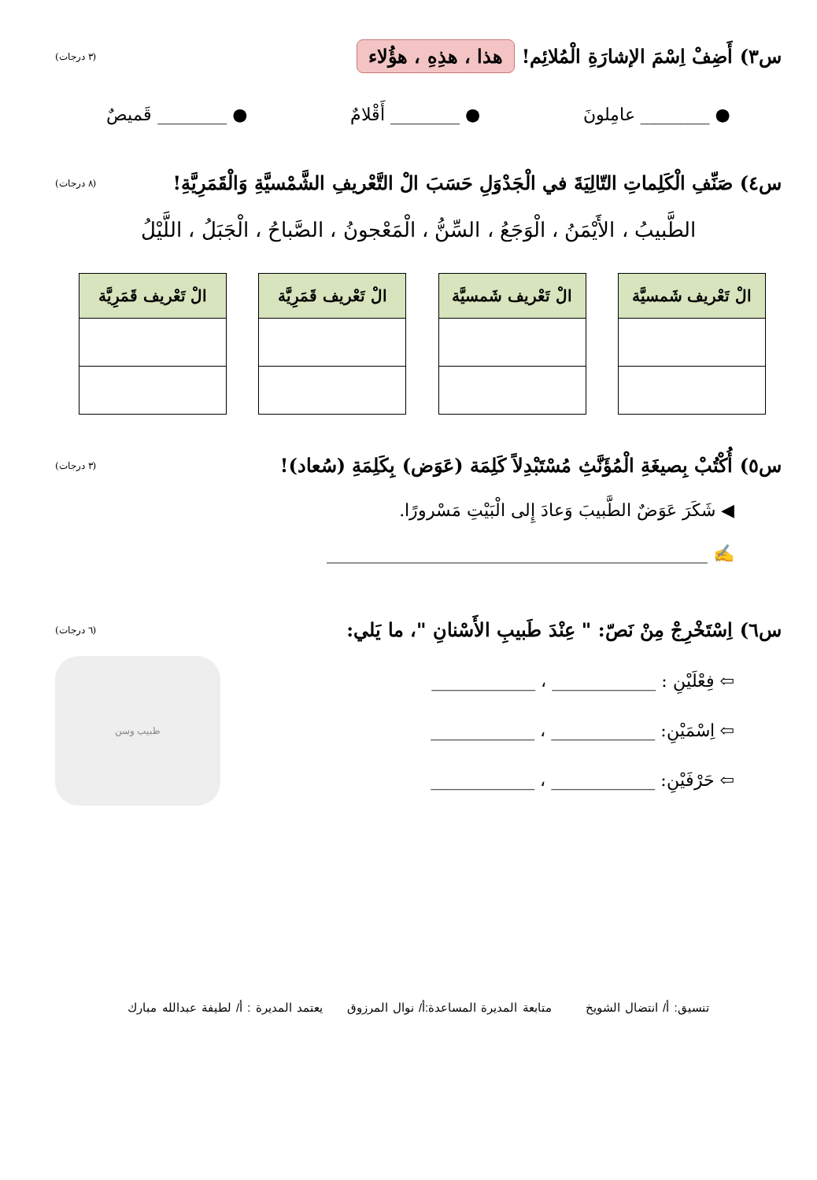س٣) أَضِفْ اِسْمَ الإشارَةِ الْمُلائِم! هذا ، هذِهِ ، هؤُلاء (٣ درجات)
● ________ عامِلونَ ● ________ أَقْلامٌ ● ________ قَميصٌ
س٤) صَنِّفِ الْكَلِماتِ التّالِيَةَ في الْجَدْوَلِ حَسَبَ الْ التَّعْريفِ الشَّمْسيَّةِ وَالْقَمَرِيَّةِ! (٨ درجات)
الطَّبيبُ ، الأَيْمَنُ ، الْوَجَعُ ، السِّنُّ ، الْمَعْجونُ ، الصَّباحُ ، الْجَبَلُ ، اللَّيْلُ
| الْ تَعْريف شَمسيَّة |
| --- |
| الْ تَعْريف شَمسيَّة |
| --- |
| الْ تَعْريف قَمَرِيَّة |
| --- |
| الْ تَعْريف قَمَرِيَّة |
| --- |
س٥) أُكْتُبْ بِصيغَةِ الْمُؤَنَّثِ مُسْتَبْدِلاً كَلِمَة (عَوَض) بِكَلِمَةِ (سُعاد)! (٣ درجات)
◀ شَكَرَ عَوَضٌ الطَّبيبَ وَعادَ إِلى الْبَيْتِ مَسْرورًا.
✍ ____________________________________________
س٦) اِسْتَخْرِجْ مِنْ نَصّ: " عِنْدَ طَبيبِ الأَسْنانِ "، ما يَلي: (٦ درجات)
⇦ فِعْلَيْنِ : ____________ ، ____________
⇦ اِسْمَيْنِ: ____________ ، ____________
⇦ حَرْفَيْنِ: ____________ ، ____________
طبيب وسن
تنسيق: أ/ انتضال الشويخ متابعة المديرة المساعدة:أ/ نوال المرزوق يعتمد المديرة : أ/ لطيفة عبدالله مبارك